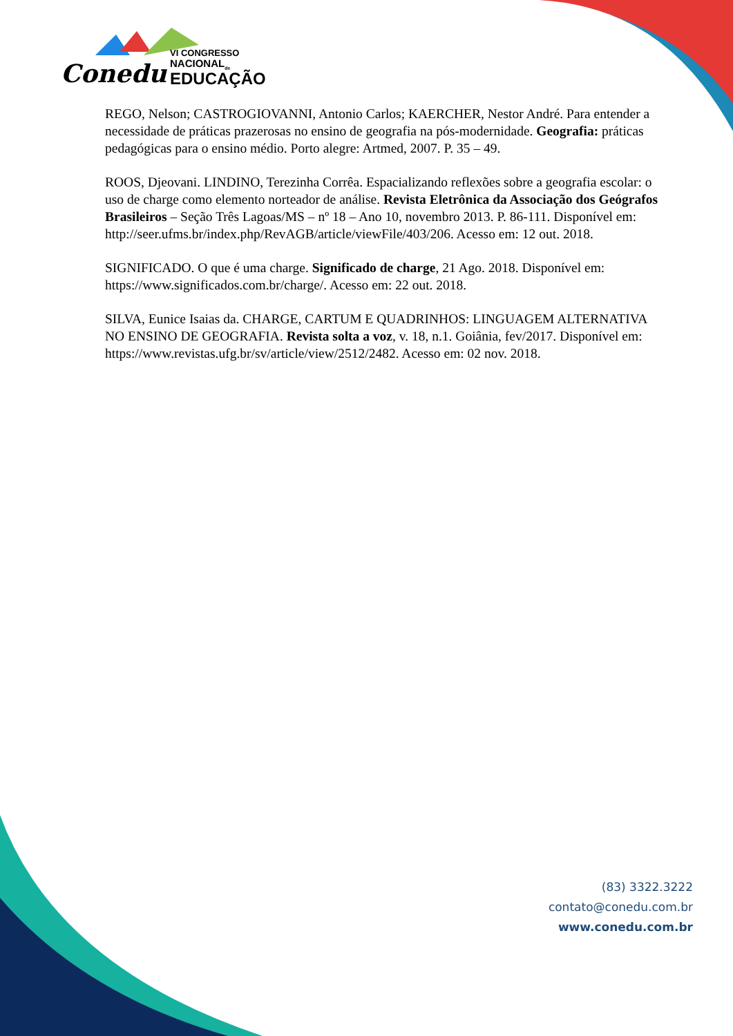Conedu
VI CONGRESSO
NACIONAL<sub>de</sub>
EDUCAÇÃO
REGO, Nelson; CASTROGIOVANNI, Antonio Carlos; KAERCHER, Nestor André. Para entender a necessidade de práticas prazerosas no ensino de geografia na pós-modernidade. Geografia: práticas pedagógicas para o ensino médio. Porto alegre: Artmed, 2007. P. 35 – 49.
ROOS, Djeovani. LINDINO, Terezinha Corrêa. Espacializando reflexões sobre a geografia escolar: o uso de charge como elemento norteador de análise. Revista Eletrônica da Associação dos Geógrafos Brasileiros – Seção Três Lagoas/MS – nº 18 – Ano 10, novembro 2013. P. 86-111. Disponível em: http://seer.ufms.br/index.php/RevAGB/article/viewFile/403/206. Acesso em: 12 out. 2018.
SIGNIFICADO. O que é uma charge. Significado de charge, 21 Ago. 2018. Disponível em: https://www.significados.com.br/charge/. Acesso em: 22 out. 2018.
SILVA, Eunice Isaias da. CHARGE, CARTUM E QUADRINHOS: LINGUAGEM ALTERNATIVA NO ENSINO DE GEOGRAFIA. Revista solta a voz, v. 18, n.1. Goiânia, fev/2017. Disponível em: https://www.revistas.ufg.br/sv/article/view/2512/2482. Acesso em: 02 nov. 2018.
(83) 3322.3222
contato@conedu.com.br
www.conedu.com.br